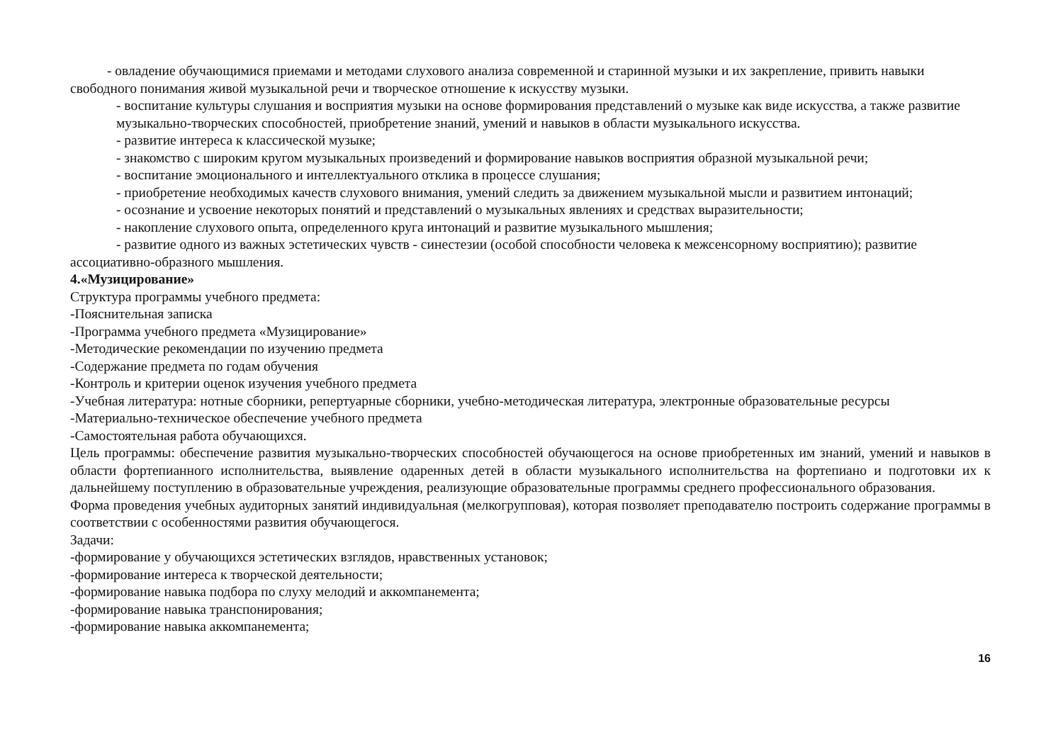- овладение обучающимися приемами и методами слухового анализа современной и старинной музыки и их закрепление, привить навыки свободного понимания живой музыкальной речи и творческое отношение к искусству музыки.
- воспитание культуры слушания и восприятия музыки на основе формирования представлений о музыке как виде искусства, а также развитие музыкально-творческих способностей, приобретение знаний, умений и навыков в области музыкального искусства.
- развитие интереса к классической музыке;
- знакомство с широким кругом музыкальных произведений и формирование навыков восприятия образной музыкальной речи;
- воспитание эмоционального и интеллектуального отклика в процессе слушания;
- приобретение необходимых качеств слухового внимания, умений следить за движением музыкальной мысли и развитием интонаций;
- осознание и усвоение некоторых понятий и представлений о музыкальных явлениях и средствах выразительности;
- накопление слухового опыта, определенного круга интонаций и развитие музыкального мышления;
- развитие одного из важных эстетических чувств - синестезии (особой способности человека к межсенсорному восприятию); развитие ассоциативно-образного мышления.
4.«Музицирование»
Структура программы учебного предмета:
-Пояснительная записка
-Программа учебного предмета «Музицирование»
-Методические рекомендации по изучению предмета
-Содержание предмета по годам обучения
-Контроль и критерии оценок изучения учебного предмета
-Учебная литература: нотные сборники, репертуарные сборники, учебно-методическая литература, электронные образовательные ресурсы
-Материально-техническое обеспечение учебного предмета
-Самостоятельная работа обучающихся.
Цель программы: обеспечение развития музыкально-творческих способностей обучающегося на основе приобретенных им знаний, умений и навыков в области фортепианного исполнительства, выявление одаренных детей в области музыкального исполнительства на фортепиано и подготовки их к дальнейшему поступлению в образовательные учреждения, реализующие образовательные программы среднего профессионального образования.
Форма проведения учебных аудиторных занятий индивидуальная (мелкогрупповая), которая позволяет преподавателю построить содержание программы в соответствии с особенностями развития обучающегося.
Задачи:
-формирование у обучающихся эстетических взглядов, нравственных установок;
-формирование интереса к творческой деятельности;
-формирование навыка подбора по слуху мелодий и аккомпанемента;
-формирование навыка транспонирования;
-формирование навыка аккомпанемента;
16